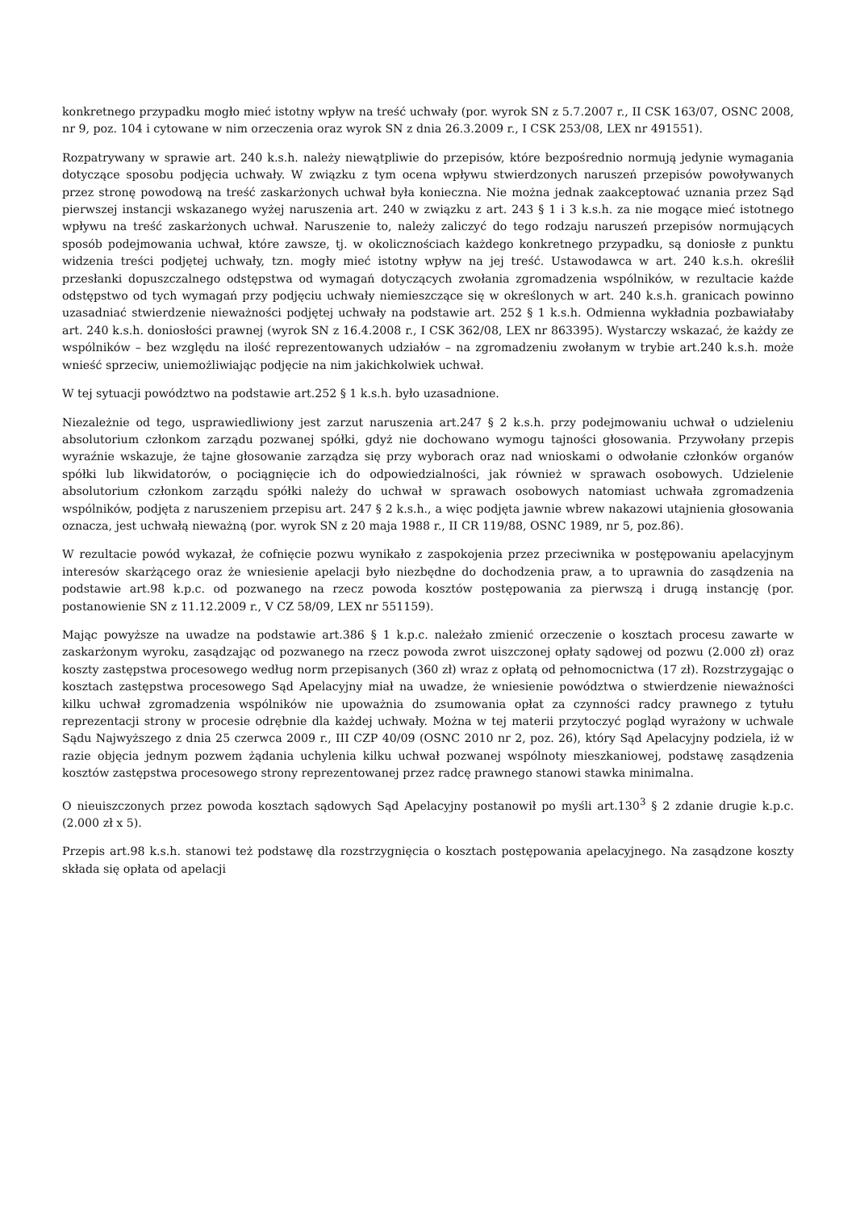konkretnego przypadku mogło mieć istotny wpływ na treść uchwały (por. wyrok SN z 5.7.2007 r., II CSK 163/07, OSNC 2008, nr 9, poz. 104 i cytowane w nim orzeczenia oraz wyrok SN z dnia 26.3.2009 r., I CSK 253/08, LEX nr 491551).
Rozpatrywany w sprawie art. 240 k.s.h. należy niewątpliwie do przepisów, które bezpośrednio normują jedynie wymagania dotyczące sposobu podjęcia uchwały. W związku z tym ocena wpływu stwierdzonych naruszeń przepisów powoływanych przez stronę powodową na treść zaskarżonych uchwał była konieczna. Nie można jednak zaakceptować uznania przez Sąd pierwszej instancji wskazanego wyżej naruszenia art. 240 w związku z art. 243 § 1 i 3 k.s.h. za nie mogące mieć istotnego wpływu na treść zaskarżonych uchwał. Naruszenie to, należy zaliczyć do tego rodzaju naruszeń przepisów normujących sposób podejmowania uchwał, które zawsze, tj. w okolicznościach każdego konkretnego przypadku, są doniosłe z punktu widzenia treści podjętej uchwały, tzn. mogły mieć istotny wpływ na jej treść. Ustawodawca w art. 240 k.s.h. określił przesłanki dopuszczalnego odstępstwa od wymagań dotyczących zwołania zgromadzenia wspólników, w rezultacie każde odstępstwo od tych wymagań przy podjęciu uchwały niemieszczące się w określonych w art. 240 k.s.h. granicach powinno uzasadniać stwierdzenie nieważności podjętej uchwały na podstawie art. 252 § 1 k.s.h. Odmienna wykładnia pozbawiałaby art. 240 k.s.h. doniosłości prawnej (wyrok SN z 16.4.2008 r., I CSK 362/08, LEX nr 863395). Wystarczy wskazać, że każdy ze wspólników – bez względu na ilość reprezentowanych udziałów – na zgromadzeniu zwołanym w trybie art.240 k.s.h. może wnieść sprzeciw, uniemożliwiając podjęcie na nim jakichkolwiek uchwał.
W tej sytuacji powództwo na podstawie art.252 § 1 k.s.h. było uzasadnione.
Niezależnie od tego, usprawiedliwiony jest zarzut naruszenia art.247 § 2 k.s.h. przy podejmowaniu uchwał o udzieleniu absolutorium członkom zarządu pozwanej spółki, gdyż nie dochowano wymogu tajności głosowania. Przywołany przepis wyraźnie wskazuje, że tajne głosowanie zarządza się przy wyborach oraz nad wnioskami o odwołanie członków organów spółki lub likwidatorów, o pociągnięcie ich do odpowiedzialności, jak również w sprawach osobowych. Udzielenie absolutorium członkom zarządu spółki należy do uchwał w sprawach osobowych natomiast uchwała zgromadzenia wspólników, podjęta z naruszeniem przepisu art. 247 § 2 k.s.h., a więc podjęta jawnie wbrew nakazowi utajnienia głosowania oznacza, jest uchwałą nieważną (por. wyrok SN z 20 maja 1988 r., II CR 119/88, OSNC 1989, nr 5, poz.86).
W rezultacie powód wykazał, że cofnięcie pozwu wynikało z zaspokojenia przez przeciwnika w postępowaniu apelacyjnym interesów skarżącego oraz że wniesienie apelacji było niezbędne do dochodzenia praw, a to uprawnia do zasądzenia na podstawie art.98 k.p.c. od pozwanego na rzecz powoda kosztów postępowania za pierwszą i drugą instancję (por. postanowienie SN z 11.12.2009 r., V CZ 58/09, LEX nr 551159).
Mając powyższe na uwadze na podstawie art.386 § 1 k.p.c. należało zmienić orzeczenie o kosztach procesu zawarte w zaskarżonym wyroku, zasądzając od pozwanego na rzecz powoda zwrot uiszczonej opłaty sądowej od pozwu (2.000 zł) oraz koszty zastępstwa procesowego według norm przepisanych (360 zł) wraz z opłatą od pełnomocnictwa (17 zł). Rozstrzygając o kosztach zastępstwa procesowego Sąd Apelacyjny miał na uwadze, że wniesienie powództwa o stwierdzenie nieważności kilku uchwał zgromadzenia wspólników nie upoważnia do zsumowania opłat za czynności radcy prawnego z tytułu reprezentacji strony w procesie odrębnie dla każdej uchwały. Można w tej materii przytoczyć pogląd wyrażony w uchwale Sądu Najwyższego z dnia 25 czerwca 2009 r., III CZP 40/09 (OSNC 2010 nr 2, poz. 26), który Sąd Apelacyjny podziela, iż w razie objęcia jednym pozwem żądania uchylenia kilku uchwał pozwanej wspólnoty mieszkaniowej, podstawę zasądzenia kosztów zastępstwa procesowego strony reprezentowanej przez radcę prawnego stanowi stawka minimalna.
O nieuiszczonych przez powoda kosztach sądowych Sąd Apelacyjny postanowił po myśli art.130<sup>3</sup> § 2 zdanie drugie k.p.c. (2.000 zł x 5).
Przepis art.98 k.s.h. stanowi też podstawę dla rozstrzygnięcia o kosztach postępowania apelacyjnego. Na zasądzone koszty składa się opłata od apelacji